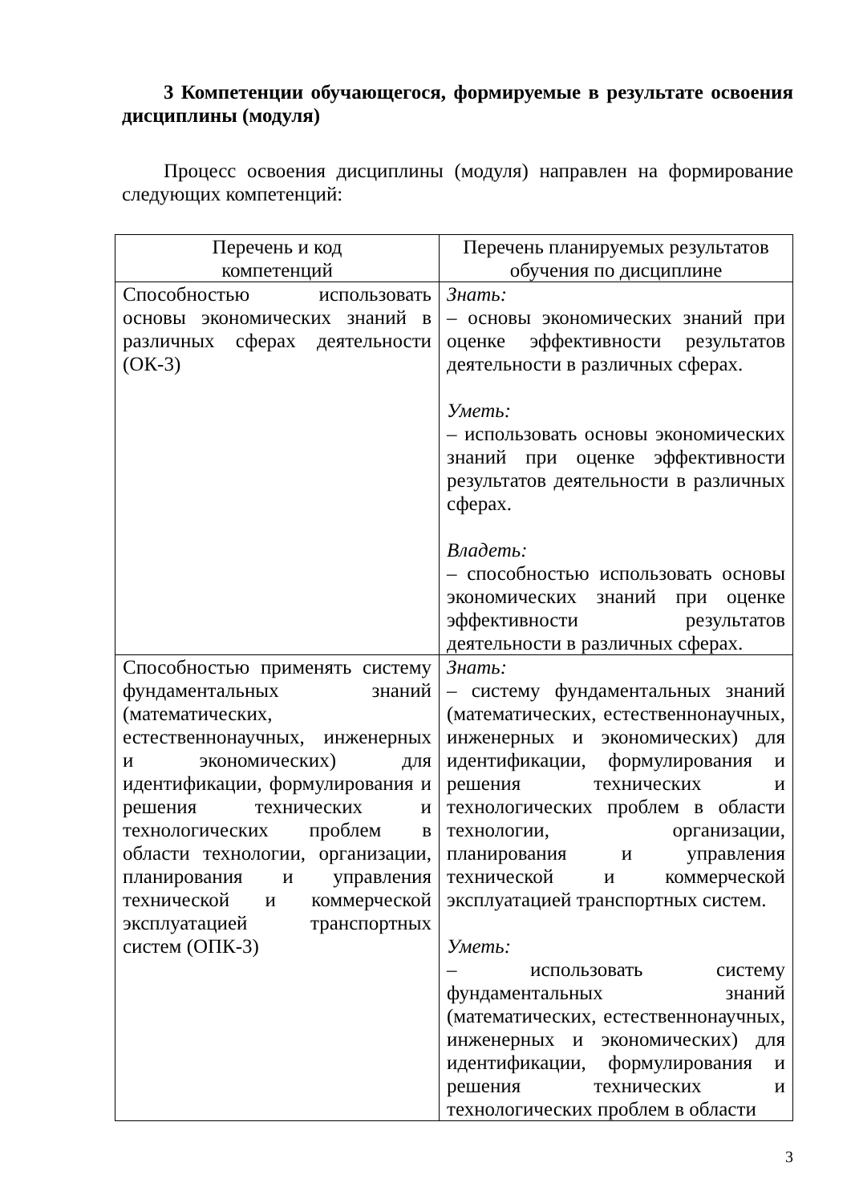3 Компетенции обучающегося, формируемые в результате освоения дисциплины (модуля)
Процесс освоения дисциплины (модуля) направлен на формирование следующих компетенций:
| Перечень и код компетенций | Перечень планируемых результатов обучения по дисциплине |
| --- | --- |
| Способностью использовать основы экономических знаний в различных сферах деятельности (ОК-3) | Знать: – основы экономических знаний при оценке эффективности результатов деятельности в различных сферах. Уметь: – использовать основы экономических знаний при оценке эффективности результатов деятельности в различных сферах. Владеть: – способностью использовать основы экономических знаний при оценке эффективности результатов деятельности в различных сферах. |
| Способностью применять систему фундаментальных знаний (математических, естественнонаучных, инженерных и экономических) для идентификации, формулирования и решения технических и технологических проблем в области технологии, организации, планирования и управления технической и коммерческой эксплуатацией транспортных систем (ОПК-3) | Знать: – систему фундаментальных знаний (математических, естественнонаучных, инженерных и экономических) для идентификации, формулирования и решения технических и технологических проблем в области технологии, организации, планирования и управления технической и коммерческой эксплуатацией транспортных систем. Уметь: – использовать систему фундаментальных знаний (математических, естественнонаучных, инженерных и экономических) для идентификации, формулирования и решения технических и технологических проблем в области |
3